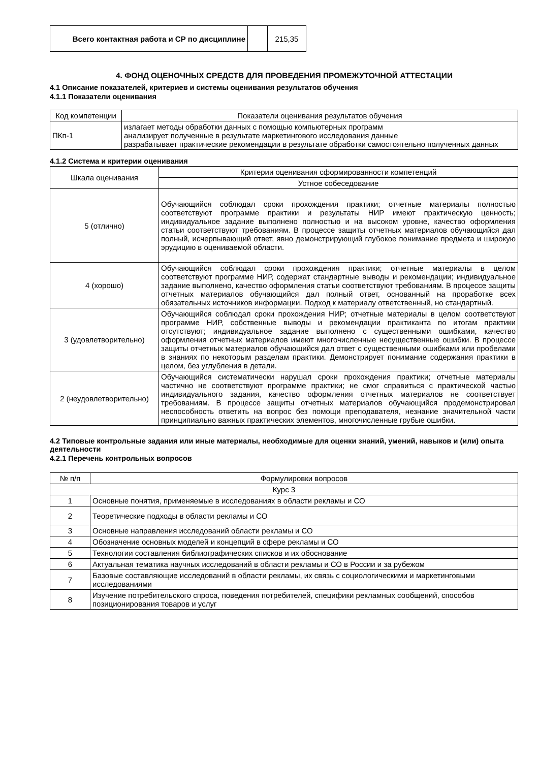| Всего контактная работа и СР по дисциплине | | 215,35 |
4. ФОНД ОЦЕНОЧНЫХ СРЕДСТВ ДЛЯ ПРОВЕДЕНИЯ ПРОМЕЖУТОЧНОЙ АТТЕСТАЦИИ
4.1 Описание показателей, критериев и системы оценивания результатов обучения
4.1.1 Показатели оценивания
| Код компетенции | Показатели оценивания результатов обучения |
| --- | --- |
| ПКп-1 | излагает методы обработки данных с помощью компьютерных программ анализирует полученные в результате маркетингового исследования данные разрабатывает практические рекомендации в результате обработки самостоятельно полученных данных |
4.1.2 Система и критерии оценивания
| Шкала оценивания | Критерии оценивания сформированности компетенций |
| --- | --- |
| | Устное собеседование |
| 5 (отлично) | Обучающийся соблюдал сроки прохождения практики; отчетные материалы полностью соответствуют программе практики и результаты НИР имеют практическую ценность; индивидуальное задание выполнено полностью и на высоком уровне, качество оформления статьи соответствуют требованиям. В процессе защиты отчетных материалов обучающийся дал полный, исчерпывающий ответ, явно демонстрирующий глубокое понимание предмета и широкую эрудицию в оцениваемой области. |
| 4 (хорошо) | Обучающийся соблюдал сроки прохождения практики; отчетные материалы в целом соответствуют программе НИР, содержат стандартные выводы и рекомендации; индивидуальное задание выполнено, качество оформления статьи соответствуют требованиям. В процессе защиты отчетных материалов обучающийся дал полный ответ, основанный на проработке всех обязательных источников информации. Подход к материалу ответственный, но стандартный. |
| 3 (удовлетворительно) | Обучающийся соблюдал сроки прохождения НИР; отчетные материалы в целом соответствуют программе НИР, собственные выводы и рекомендации практиканта по итогам практики отсутствуют; индивидуальное задание выполнено с существенными ошибками, качество оформления отчетных материалов имеют многочисленные несущественные ошибки. В процессе защиты отчетных материалов обучающийся дал ответ с существенными ошибками или пробелами в знаниях по некоторым разделам практики. Демонстрирует понимание содержания практики в целом, без углубления в детали. |
| 2 (неудовлетворительно) | Обучающийся систематически нарушал сроки прохождения практики; отчетные материалы частично не соответствуют программе практики; не смог справиться с практической частью индивидуального задания, качество оформления отчетных материалов не соответствует требованиям. В процессе защиты отчетных материалов обучающийся продемонстрировал неспособность ответить на вопрос без помощи преподавателя, незнание значительной части принципиально важных практических элементов, многочисленные грубые ошибки. |
4.2 Типовые контрольные задания или иные материалы, необходимые для оценки знаний, умений, навыков и (или) опыта деятельности
4.2.1 Перечень контрольных вопросов
| № п/п | Формулировки вопросов |
| --- | --- |
| Курс 3 | |
| 1 | Основные понятия, применяемые в исследованиях в области рекламы и СО |
| 2 | Теоретические подходы в области рекламы и СО |
| 3 | Основные направления исследований области рекламы и СО |
| 4 | Обозначение основных моделей и концепций в сфере рекламы и СО |
| 5 | Технологии составления библиографических списков и их обоснование |
| 6 | Актуальная тематика научных исследований в области рекламы и СО в России и за рубежом |
| 7 | Базовые составляющие исследований в области рекламы, их связь с социологическими и маркетинговыми исследованиями |
| 8 | Изучение потребительского спроса, поведения потребителей, специфики рекламных сообщений, способов позиционирования товаров и услуг |